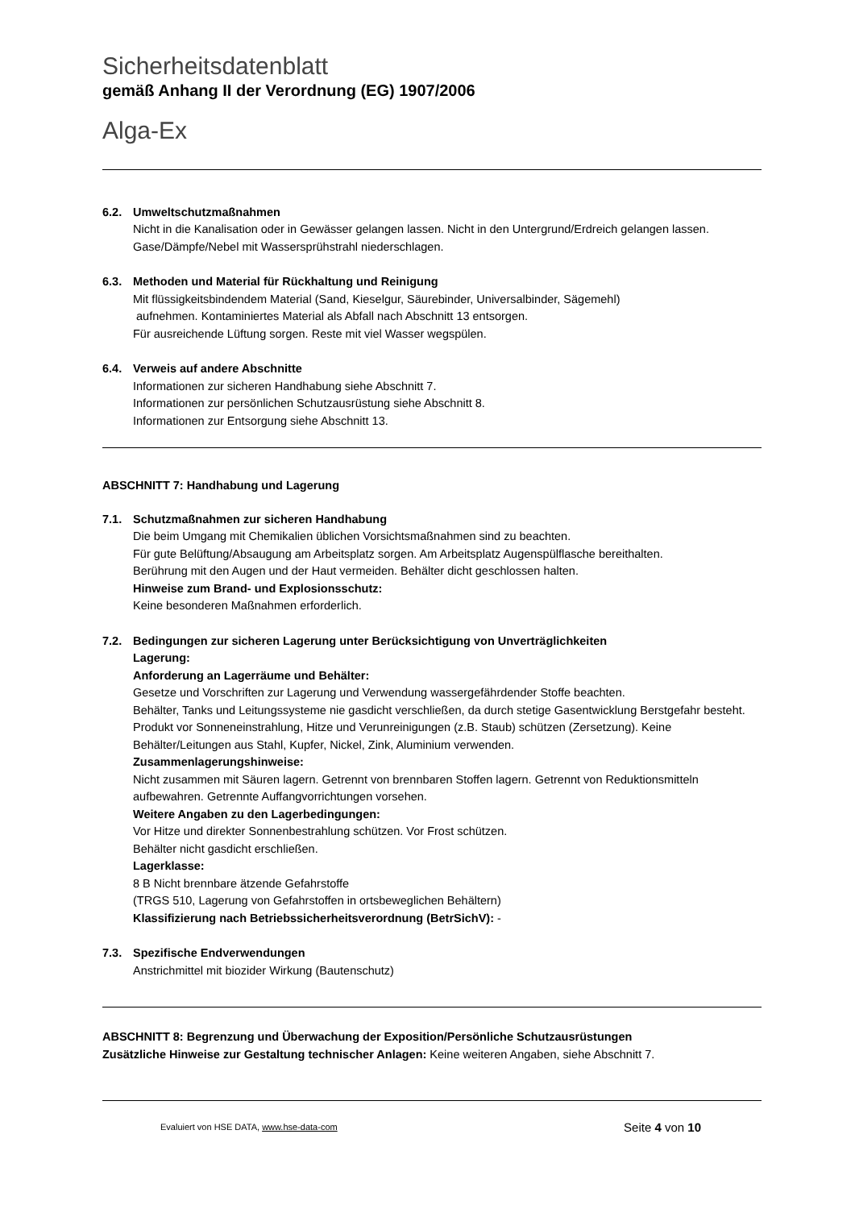Sicherheitsdatenblatt
gemäß Anhang II der Verordnung (EG) 1907/2006
Alga-Ex
6.2. Umweltschutzmaßnahmen
Nicht in die Kanalisation oder in Gewässer gelangen lassen. Nicht in den Untergrund/Erdreich gelangen lassen. Gase/Dämpfe/Nebel mit Wassersprühstrahl niederschlagen.
6.3. Methoden und Material für Rückhaltung und Reinigung
Mit flüssigkeitsbindendem Material (Sand, Kieselgur, Säurebinder, Universalbinder, Sägemehl)
aufnehmen. Kontaminiertes Material als Abfall nach Abschnitt 13 entsorgen.
Für ausreichende Lüftung sorgen. Reste mit viel Wasser wegspülen.
6.4. Verweis auf andere Abschnitte
Informationen zur sicheren Handhabung siehe Abschnitt 7.
Informationen zur persönlichen Schutzausrüstung siehe Abschnitt 8.
Informationen zur Entsorgung siehe Abschnitt 13.
ABSCHNITT 7: Handhabung und Lagerung
7.1. Schutzmaßnahmen zur sicheren Handhabung
Die beim Umgang mit Chemikalien üblichen Vorsichtsmaßnahmen sind zu beachten.
Für gute Belüftung/Absaugung am Arbeitsplatz sorgen. Am Arbeitsplatz Augenspülflasche bereithalten.
Berührung mit den Augen und der Haut vermeiden. Behälter dicht geschlossen halten.
Hinweise zum Brand- und Explosionsschutz:
Keine besonderen Maßnahmen erforderlich.
7.2. Bedingungen zur sicheren Lagerung unter Berücksichtigung von Unverträglichkeiten
Lagerung:
Anforderung an Lagerräume und Behälter:
Gesetze und Vorschriften zur Lagerung und Verwendung wassergefährdender Stoffe beachten.
Behälter, Tanks und Leitungssysteme nie gasdicht verschließen, da durch stetige Gasentwicklung Berstgefahr besteht. Produkt vor Sonneneinstrahlung, Hitze und Verunreinigungen (z.B. Staub) schützen (Zersetzung). Keine Behälter/Leitungen aus Stahl, Kupfer, Nickel, Zink, Aluminium verwenden.
Zusammenlagerungshinweise:
Nicht zusammen mit Säuren lagern. Getrennt von brennbaren Stoffen lagern. Getrennt von Reduktionsmitteln aufbewahren. Getrennte Auffangvorrichtungen vorsehen.
Weitere Angaben zu den Lagerbedingungen:
Vor Hitze und direkter Sonnenbestrahlung schützen. Vor Frost schützen.
Behälter nicht gasdicht erschließen.
Lagerklasse:
8 B Nicht brennbare ätzende Gefahrstoffe
(TRGS 510, Lagerung von Gefahrstoffen in ortsbeweglichen Behältern)
Klassifizierung nach Betriebssicherheitsverordnung (BetrSichV): -
7.3. Spezifische Endverwendungen
Anstrichmittel mit biozider Wirkung (Bautenschutz)
ABSCHNITT 8: Begrenzung und Überwachung der Exposition/Persönliche Schutzausrüstungen
Zusätzliche Hinweise zur Gestaltung technischer Anlagen: Keine weiteren Angaben, siehe Abschnitt 7.
Evaluiert von HSE DATA, www.hse-data-com Seite 4 von 10